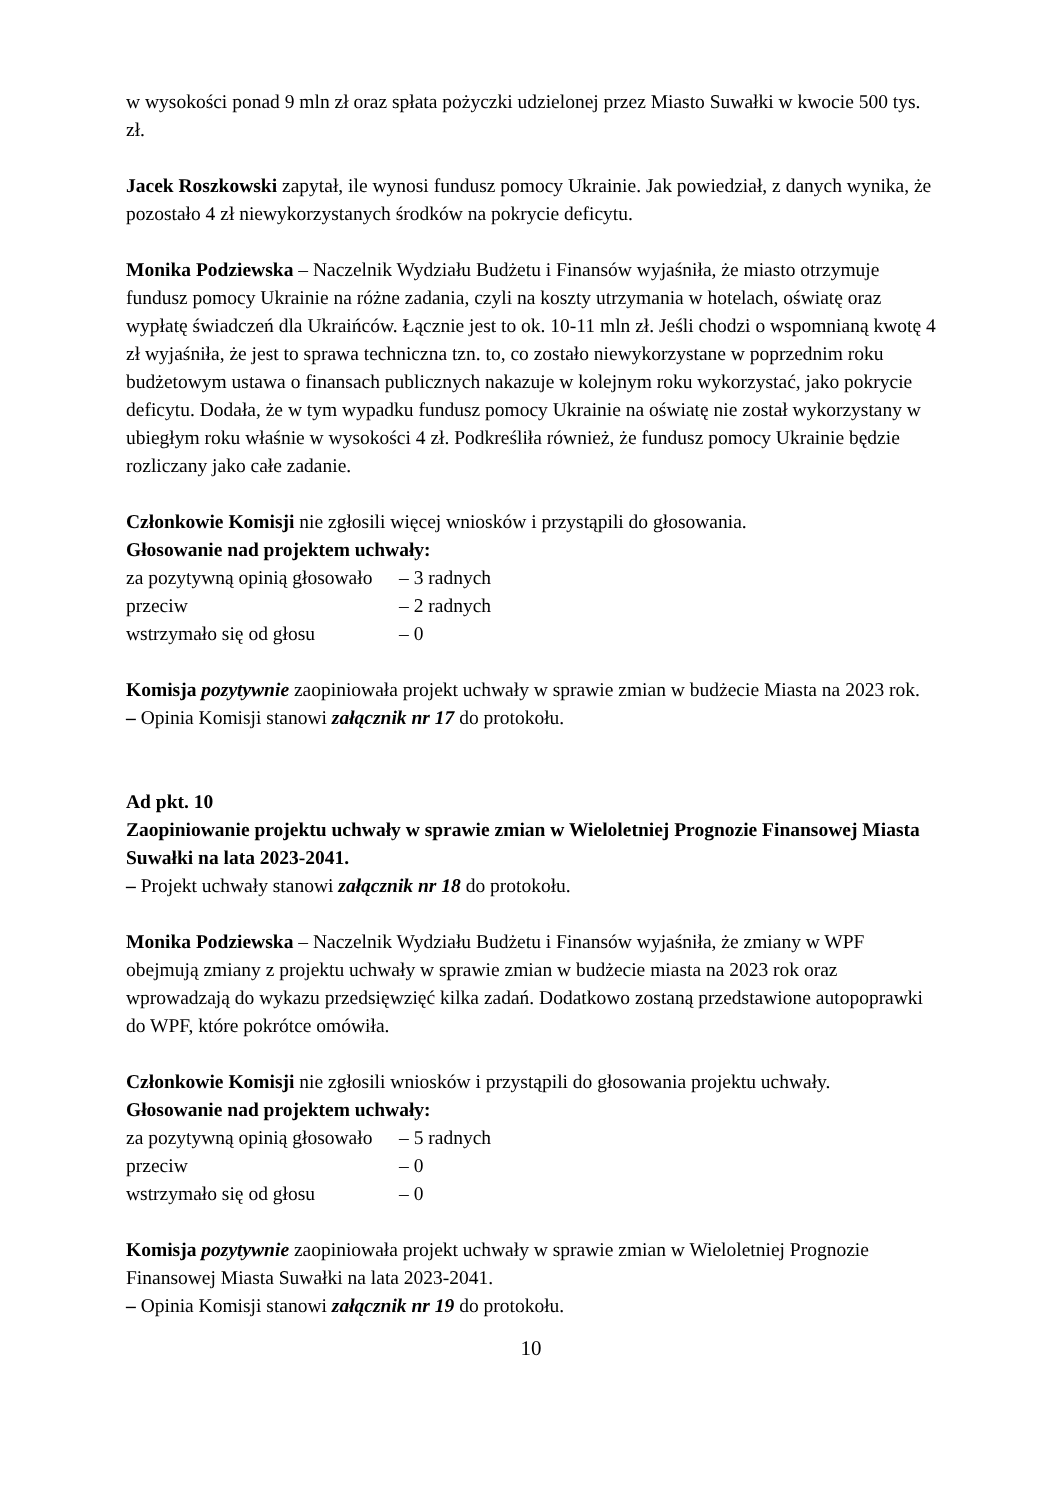w wysokości ponad 9 mln zł oraz spłata pożyczki udzielonej przez Miasto Suwałki w kwocie 500 tys. zł.
Jacek Roszkowski zapytał, ile wynosi fundusz pomocy Ukrainie. Jak powiedział, z danych wynika, że pozostało 4 zł niewykorzystanych środków na pokrycie deficytu.
Monika Podziewska – Naczelnik Wydziału Budżetu i Finansów wyjaśniła, że miasto otrzymuje fundusz pomocy Ukrainie na różne zadania, czyli na koszty utrzymania w hotelach, oświatę oraz wypłatę świadczeń dla Ukraińców. Łącznie jest to ok. 10-11 mln zł. Jeśli chodzi o wspomnianą kwotę 4 zł wyjaśniła, że jest to sprawa techniczna tzn. to, co zostało niewykorzystane w poprzednim roku budżetowym ustawa o finansach publicznych nakazuje w kolejnym roku wykorzystać, jako pokrycie deficytu. Dodała, że w tym wypadku fundusz pomocy Ukrainie na oświatę nie został wykorzystany w ubiegłym roku właśnie w wysokości 4 zł. Podkreśliła również, że fundusz pomocy Ukrainie będzie rozliczany jako całe zadanie.
Członkowie Komisji nie zgłosili więcej wniosków i przystąpili do głosowania.
Głosowanie nad projektem uchwały:
za pozytywną opinią głosowało – 3 radnych
przeciw – 2 radnych
wstrzymało się od głosu – 0
Komisja pozytywnie zaopiniowała projekt uchwały w sprawie zmian w budżecie Miasta na 2023 rok.
– Opinia Komisji stanowi załącznik nr 17 do protokołu.
Ad pkt. 10
Zaopiniowanie projektu uchwały w sprawie zmian w Wieloletniej Prognozie Finansowej Miasta Suwałki na lata 2023-2041.
– Projekt uchwały stanowi załącznik nr 18 do protokołu.
Monika Podziewska – Naczelnik Wydziału Budżetu i Finansów wyjaśniła, że zmiany w WPF obejmują zmiany z projektu uchwały w sprawie zmian w budżecie miasta na 2023 rok oraz wprowadzają do wykazu przedsięwzięć kilka zadań. Dodatkowo zostaną przedstawione autopoprawki do WPF, które pokrótce omówiła.
Członkowie Komisji nie zgłosili wniosków i przystąpili do głosowania projektu uchwały.
Głosowanie nad projektem uchwały:
za pozytywną opinią głosowało – 5 radnych
przeciw – 0
wstrzymało się od głosu – 0
Komisja pozytywnie zaopiniowała projekt uchwały w sprawie zmian w Wieloletniej Prognozie Finansowej Miasta Suwałki na lata 2023-2041.
– Opinia Komisji stanowi załącznik nr 19 do protokołu.
10